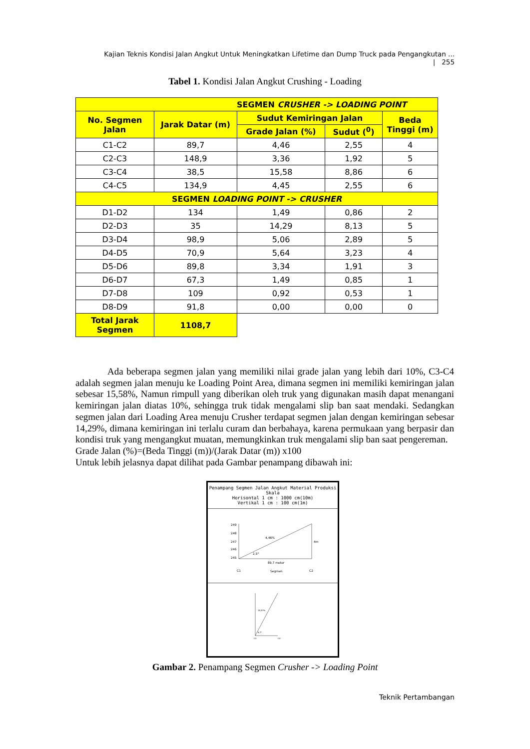Kajian Teknis Kondisi Jalan Angkut Untuk Meningkatkan Lifetime dan Dump Truck pada Pengangkutan ... | 255
Tabel 1. Kondisi Jalan Angkut Crushing - Loading
| SEGMEN CRUSHER -> LOADING POINT | | | | |
| --- | --- | --- | --- | --- |
| No. Segmen Jalan | Jarak Datar (m) | Sudut Kemiringan Jalan | | Beda Tinggi (m) |
| | | Grade Jalan (%) | Sudut (<sup>0</sup>) | |
| C1-C2 | 89,7 | 4,46 | 2,55 | 4 |
| C2-C3 | 148,9 | 3,36 | 1,92 | 5 |
| C3-C4 | 38,5 | 15,58 | 8,86 | 6 |
| C4-C5 | 134,9 | 4,45 | 2,55 | 6 |
| SEGMEN LOADING POINT -> CRUSHER | | | | |
| D1-D2 | 134 | 1,49 | 0,86 | 2 |
| D2-D3 | 35 | 14,29 | 8,13 | 5 |
| D3-D4 | 98,9 | 5,06 | 2,89 | 5 |
| D4-D5 | 70,9 | 5,64 | 3,23 | 4 |
| D5-D6 | 89,8 | 3,34 | 1,91 | 3 |
| D6-D7 | 67,3 | 1,49 | 0,85 | 1 |
| D7-D8 | 109 | 0,92 | 0,53 | 1 |
| D8-D9 | 91,8 | 0,00 | 0,00 | 0 |
| Total Jarak Segmen | 1108,7 | | | |
Ada beberapa segmen jalan yang memiliki nilai grade jalan yang lebih dari 10%, C3-C4 adalah segmen jalan menuju ke Loading Point Area, dimana segmen ini memiliki kemiringan jalan sebesar 15,58%, Namun rimpull yang diberikan oleh truk yang digunakan masih dapat menangani kemiringan jalan diatas 10%, sehingga truk tidak mengalami slip ban saat mendaki. Sedangkan segmen jalan dari Loading Area menuju Crusher terdapat segmen jalan dengan kemiringan sebesar 14,29%, dimana kemiringan ini terlalu curam dan berbahaya, karena permukaan yang berpasir dan kondisi truk yang mengangkut muatan, memungkinkan truk mengalami slip ban saat pengereman.
Grade Jalan (%)=(Beda Tinggi (m))/(Jarak Datar (m)) x100
Untuk lebih jelasnya dapat dilihat pada Gambar penampang dibawah ini:
Penampang Segmen Jalan Angkut Material Produksi
Skala
Horisontal 1 cm : 1000 cm(10m)
Vertikal 1 cm : 100 cm(1m)
249
248
247
246
245
4,46%
4m
2,5°
89,7 meter
C1
Segmen
C2
15,57%
8,7°
C3
C4
Gambar 2. Penampang Segmen Crusher -> Loading Point
Teknik Pertambangan